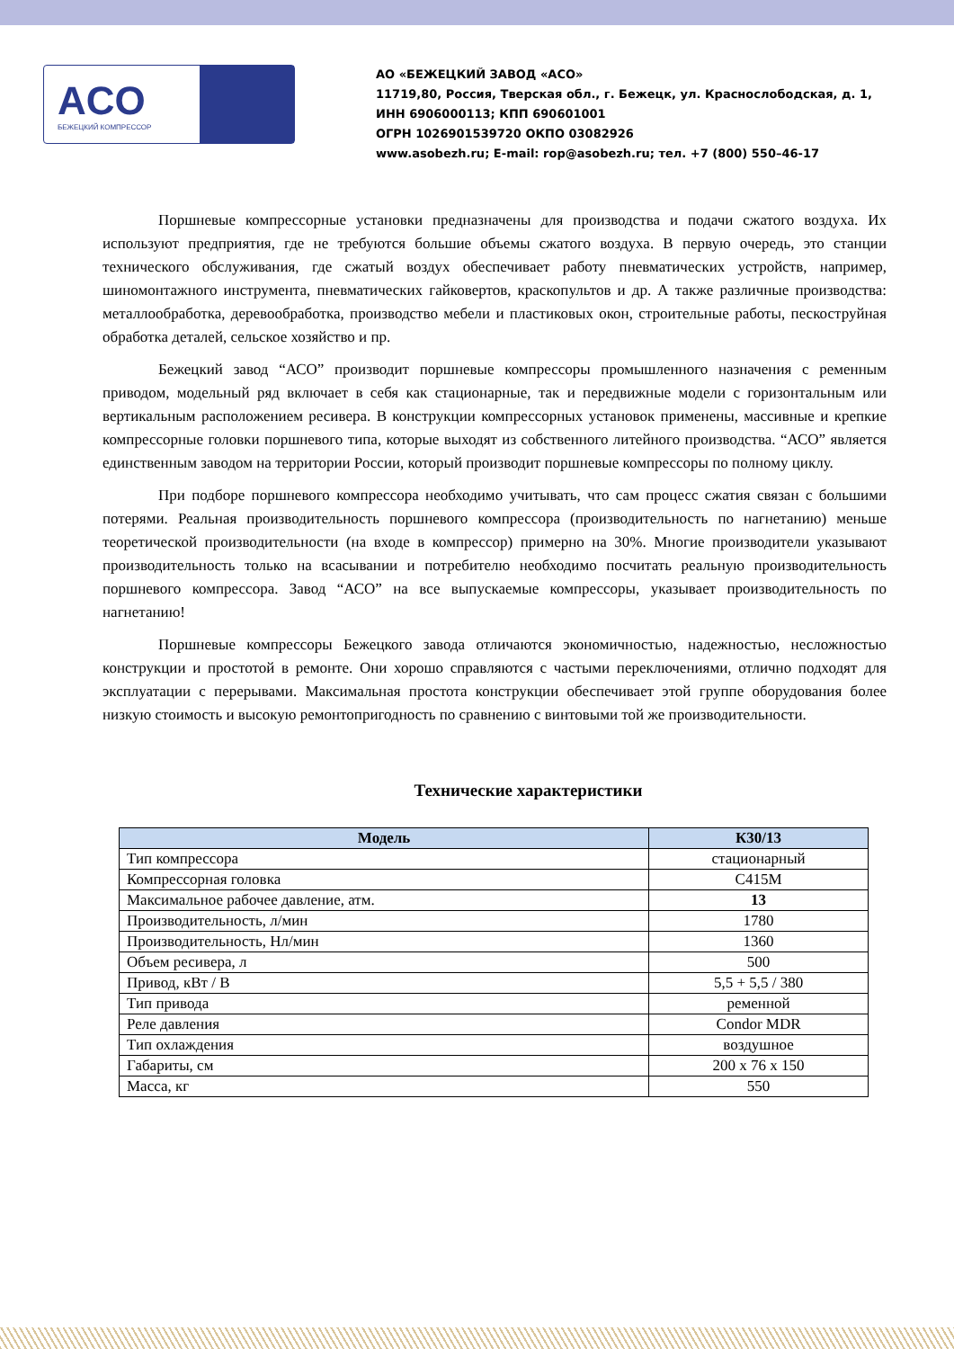ACO
БЕЖЕЦКИЙ КОМПРЕССОР
АО «БЕЖЕЦКИЙ ЗАВОД «АСО»
11719,80, Россия, Тверская обл., г. Бежецк, ул. Краснослободская, д. 1,
ИНН 6906000113; КПП 690601001
ОГРН 1026901539720 ОКПО 03082926
www.asobezh.ru; E-mail: rop@asobezh.ru; тел. +7 (800) 550–46-17
Поршневые компрессорные установки предназначены для производства и подачи сжатого воздуха. Их используют предприятия, где не требуются большие объемы сжатого воздуха. В первую очередь, это станции технического обслуживания, где сжатый воздух обеспечивает работу пневматических устройств, например, шиномонтажного инструмента, пневматических гайковертов, краскопультов и др. А также различные производства: металлообработка, деревообработка, производство мебели и пластиковых окон, строительные работы, пескоструйная обработка деталей, сельское хозяйство и пр.
Бежецкий завод “АСО” производит поршневые компрессоры промышленного назначения с ременным приводом, модельный ряд включает в себя как стационарные, так и передвижные модели с горизонтальным или вертикальным расположением ресивера. В конструкции компрессорных установок применены, массивные и крепкие компрессорные головки поршневого типа, которые выходят из собственного литейного производства. “АСО” является единственным заводом на территории России, который производит поршневые компрессоры по полному циклу.
При подборе поршневого компрессора необходимо учитывать, что сам процесс сжатия связан с большими потерями. Реальная производительность поршневого компрессора (производительность по нагнетанию) меньше теоретической производительности (на входе в компрессор) примерно на 30%. Многие производители указывают производительность только на всасывании и потребителю необходимо посчитать реальную производительность поршневого компрессора. Завод “АСО” на все выпускаемые компрессоры, указывает производительность по нагнетанию!
Поршневые компрессоры Бежецкого завода отличаются экономичностью, надежностью, несложностью конструкции и простотой в ремонте. Они хорошо справляются с частыми переключениями, отлично подходят для эксплуатации с перерывами. Максимальная простота конструкции обеспечивает этой группе оборудования более низкую стоимость и высокую ремонтопригодность по сравнению с винтовыми той же производительности.
Технические характеристики
| Модель | К30/13 |
| --- | --- |
| Тип компрессора | стационарный |
| Компрессорная головка | С415М |
| Максимальное рабочее давление, атм. | 13 |
| Производительность, л/мин | 1780 |
| Производительность, Нл/мин | 1360 |
| Объем ресивера, л | 500 |
| Привод, кВт / В | 5,5 + 5,5 / 380 |
| Тип привода | ременной |
| Реле давления | Condor MDR |
| Тип охлаждения | воздушное |
| Габариты, см | 200 х 76 х 150 |
| Масса, кг | 550 |